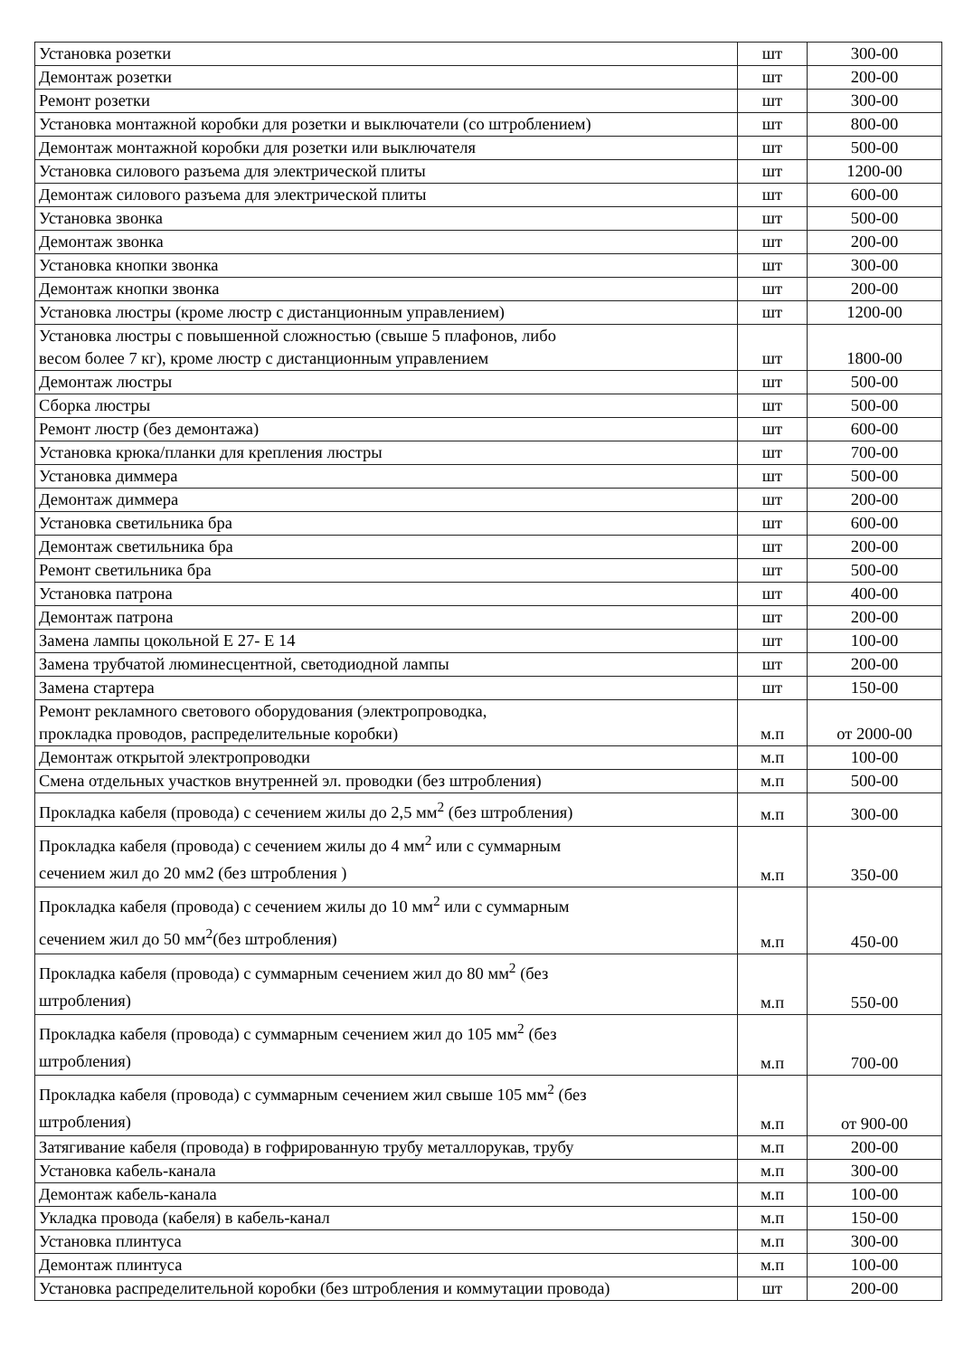| Установка розетки | шт | 300-00 |
| Демонтаж розетки | шт | 200-00 |
| Ремонт розетки | шт | 300-00 |
| Установка монтажной коробки для розетки и выключатели (со штроблением) | шт | 800-00 |
| Демонтаж монтажной коробки для розетки или выключателя | шт | 500-00 |
| Установка силового разъема для электрической плиты | шт | 1200-00 |
| Демонтаж силового разъема для электрической плиты | шт | 600-00 |
| Установка звонка | шт | 500-00 |
| Демонтаж звонка | шт | 200-00 |
| Установка кнопки звонка | шт | 300-00 |
| Демонтаж кнопки звонка | шт | 200-00 |
| Установка люстры (кроме люстр с дистанционным управлением) | шт | 1200-00 |
| Установка люстры с повышенной сложностью (свыше 5 плафонов, либо весом более 7 кг), кроме люстр с дистанционным управлением | шт | 1800-00 |
| Демонтаж люстры | шт | 500-00 |
| Сборка люстры | шт | 500-00 |
| Ремонт люстр (без демонтажа) | шт | 600-00 |
| Установка крюка/планки для крепления люстры | шт | 700-00 |
| Установка диммера | шт | 500-00 |
| Демонтаж диммера | шт | 200-00 |
| Установка светильника бра | шт | 600-00 |
| Демонтаж светильника бра | шт | 200-00 |
| Ремонт светильника бра | шт | 500-00 |
| Установка патрона | шт | 400-00 |
| Демонтаж патрона | шт | 200-00 |
| Замена лампы цокольной Е 27- Е 14 | шт | 100-00 |
| Замена трубчатой люминесцентной, светодиодной лампы | шт | 200-00 |
| Замена стартера | шт | 150-00 |
| Ремонт рекламного светового оборудования (электропроводка, прокладка проводов, распределительные коробки) | м.п | от 2000-00 |
| Демонтаж открытой электропроводки | м.п | 100-00 |
| Смена отдельных участков внутренней эл. проводки (без штробления) | м.п | 500-00 |
| Прокладка кабеля (провода) с сечением жилы до 2,5 мм<sup>2</sup> (без штробления) | м.п | 300-00 |
| Прокладка кабеля (провода) с сечением жилы до 4 мм<sup>2</sup> или с суммарным сечением жил до 20 мм2 (без штробления ) | м.п | 350-00 |
| Прокладка кабеля (провода) с сечением жилы до 10 мм<sup>2</sup> или с суммарным сечением жил до 50 мм<sup>2</sup>(без штробления) | м.п | 450-00 |
| Прокладка кабеля (провода) с суммарным сечением жил до 80 мм<sup>2</sup> (без штробления) | м.п | 550-00 |
| Прокладка кабеля (провода) с суммарным сечением жил до 105 мм<sup>2</sup> (без штробления) | м.п | 700-00 |
| Прокладка кабеля (провода) с суммарным сечением жил свыше 105 мм<sup>2</sup> (без штробления) | м.п | от 900-00 |
| Затягивание кабеля (провода) в гофрированную трубу металлорукав, трубу | м.п | 200-00 |
| Установка кабель-канала | м.п | 300-00 |
| Демонтаж кабель-канала | м.п | 100-00 |
| Укладка провода (кабеля) в кабель-канал | м.п | 150-00 |
| Установка плинтуса | м.п | 300-00 |
| Демонтаж плинтуса | м.п | 100-00 |
| Установка распределительной коробки (без штробления и коммутации провода) | шт | 200-00 |